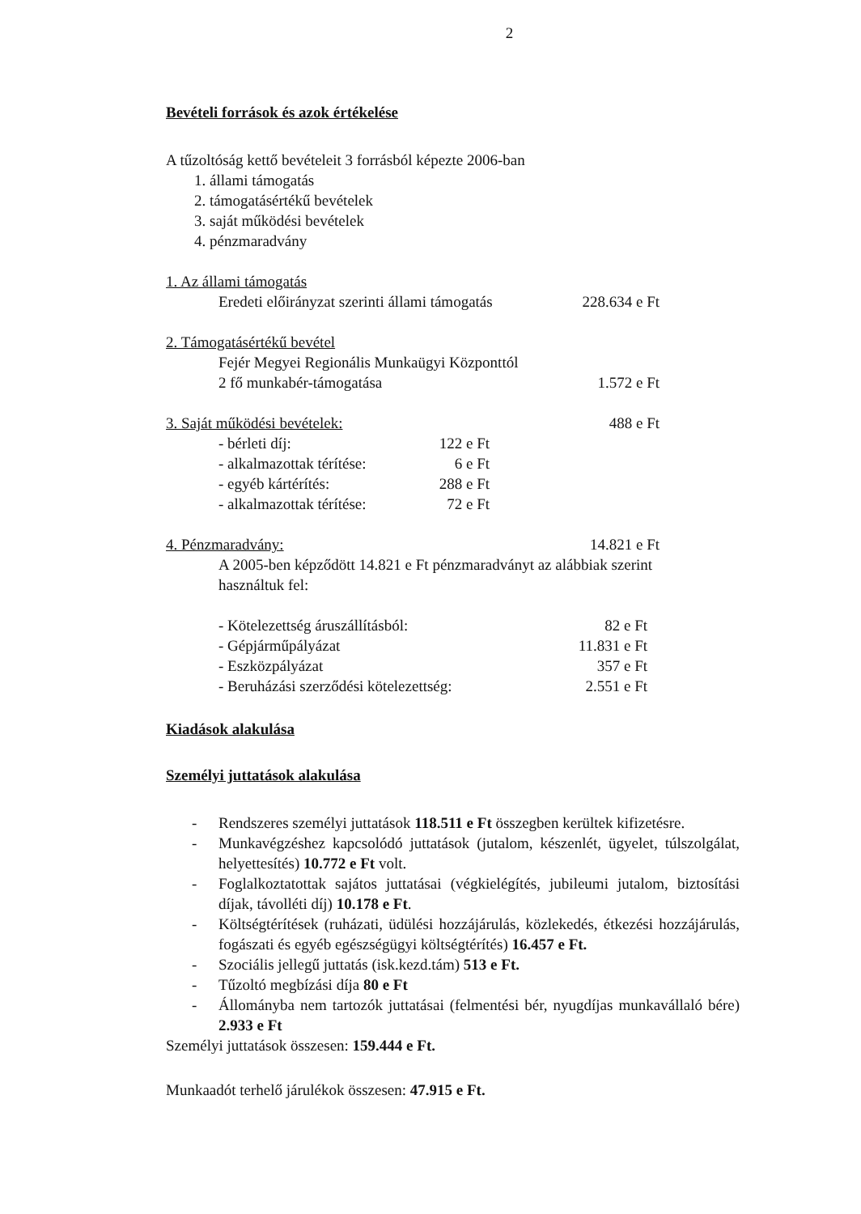2
Bevételi források és azok értékelése
A tűzoltóság kettő bevételeit 3 forrásból képezte 2006-ban
1. állami támogatás
2. támogatásértékű bevételek
3. saját működési bevételek
4. pénzmaradvány
| 1. Az állami támogatás | |
| Eredeti előirányzat szerinti állami támogatás | 228.634 e Ft |
| 2. Támogatásértékű bevétel | |
| Fejér Megyei Regionális Munkaügyi Központtól | |
| 2 fő munkabér-támogatása | 1.572 e Ft |
| 3. Saját működési bevételek: | | 488 e Ft |
| - bérleti díj: | 122 e Ft | |
| - alkalmazottak térítése: | 6 e Ft | |
| - egyéb kártérítés: | 288 e Ft | |
| - alkalmazottak térítése: | 72 e Ft | |
| 4. Pénzmaradvány: | 14.821 e Ft |
| A 2005-ben képződött 14.821 e Ft pénzmaradványt az alábbiak szerint használtuk fel: | |
| - Kötelezettség áruszállításból: | 82 e Ft |
| - Gépjárműpályázat | 11.831 e Ft |
| - Eszközpályázat | 357 e Ft |
| - Beruházási szerződési kötelezettség: | 2.551 e Ft |
Kiadások alakulása
Személyi juttatások alakulása
- Rendszeres személyi juttatások 118.511 e Ft összegben kerültek kifizetésre.
- Munkavégzéshez kapcsolódó juttatások (jutalom, készenlét, ügyelet, túlszolgálat, helyettesítés) 10.772 e Ft volt.
- Foglalkoztatottak sajátos juttatásai (végkielégítés, jubileumi jutalom, biztosítási díjak, távolléti díj) 10.178 e Ft.
- Költségtérítések (ruházati, üdülési hozzájárulás, közlekedés, étkezési hozzájárulás, fogászati és egyéb egészségügyi költségtérítés) 16.457 e Ft.
- Szociális jellegű juttatás (isk.kezd.tám) 513 e Ft.
- Tűzoltó megbízási díja 80 e Ft
- Állományba nem tartozók juttatásai (felmentési bér, nyugdíjas munkavállaló bére) 2.933 e Ft
Személyi juttatások összesen: 159.444 e Ft.
Munkaadót terhelő járulékok összesen: 47.915 e Ft.